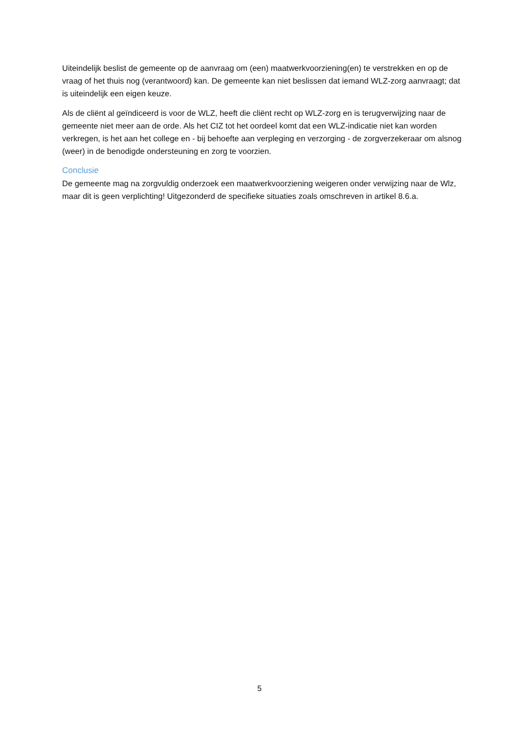Uiteindelijk beslist de gemeente op de aanvraag om (een) maatwerkvoorziening(en) te verstrekken en op de vraag of het thuis nog (verantwoord) kan. De gemeente kan niet beslissen dat iemand WLZ-zorg aanvraagt; dat is uiteindelijk een eigen keuze.
Als de cliënt al geïndiceerd is voor de WLZ, heeft die cliënt recht op WLZ-zorg en is terugverwijzing naar de gemeente niet meer aan de orde. Als het CIZ tot het oordeel komt dat een WLZ-indicatie niet kan worden verkregen, is het aan het college en - bij behoefte aan verpleging en verzorging - de zorgverzekeraar om alsnog (weer) in de benodigde ondersteuning en zorg te voorzien.
Conclusie
De gemeente mag na zorgvuldig onderzoek een maatwerkvoorziening weigeren onder verwijzing naar de Wlz, maar dit is geen verplichting! Uitgezonderd de specifieke situaties zoals omschreven in artikel 8.6.a.
5